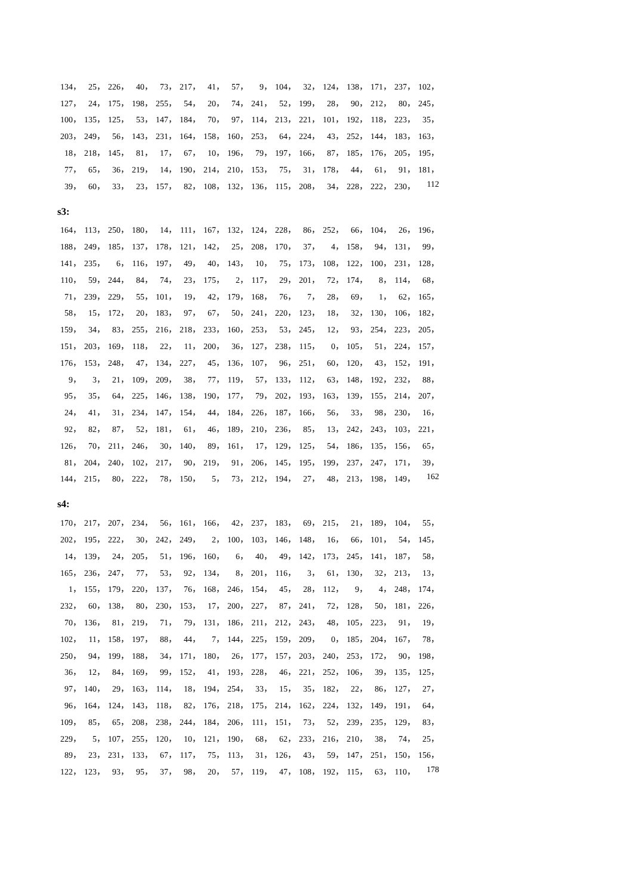| 134， | 25， | 226， | 40， | 73， | 217， | 41， | 57， | 9， | 104， | 32， | 124， | 138， | 171， | 237， | 102， |
| 127， | 24， | 175， | 198， | 255， | 54， | 20， | 74， | 241， | 52， | 199， | 28， | 90， | 212， | 80， | 245， |
| 100， | 135， | 125， | 53， | 147， | 184， | 70， | 97， | 114， | 213， | 221， | 101， | 192， | 118， | 223， | 35， |
| 203， | 249， | 56， | 143， | 231， | 164， | 158， | 160， | 253， | 64， | 224， | 43， | 252， | 144， | 183， | 163， |
| 18， | 218， | 145， | 81， | 17， | 67， | 10， | 196， | 79， | 197， | 166， | 87， | 185， | 176， | 205， | 195， |
| 77， | 65， | 36， | 219， | 14， | 190， | 214， | 210， | 153， | 75， | 31， | 178， | 44， | 61， | 91， | 181， |
| 39， | 60， | 33， | 23， | 157， | 82， | 108， | 132， | 136， | 115， | 208， | 34， | 228， | 222， | 230， | 112 |
s3:
| 164， | 113， | 250， | 180， | 14， | 111， | 167， | 132， | 124， | 228， | 86， | 252， | 66， | 104， | 26， | 196， |
| 188， | 249， | 185， | 137， | 178， | 121， | 142， | 25， | 208， | 170， | 37， | 4， | 158， | 94， | 131， | 99， |
| 141， | 235， | 6， | 116， | 197， | 49， | 40， | 143， | 10， | 75， | 173， | 108， | 122， | 100， | 231， | 128， |
| 110， | 59， | 244， | 84， | 74， | 23， | 175， | 2， | 117， | 29， | 201， | 72， | 174， | 8， | 114， | 68， |
| 71， | 239， | 229， | 55， | 101， | 19， | 42， | 179， | 168， | 76， | 7， | 28， | 69， | 1， | 62， | 165， |
| 58， | 15， | 172， | 20， | 183， | 97， | 67， | 50， | 241， | 220， | 123， | 18， | 32， | 130， | 106， | 182， |
| 159， | 34， | 83， | 255， | 216， | 218， | 233， | 160， | 253， | 53， | 245， | 12， | 93， | 254， | 223， | 205， |
| 151， | 203， | 169， | 118， | 22， | 11， | 200， | 36， | 127， | 238， | 115， | 0， | 105， | 51， | 224， | 157， |
| 176， | 153， | 248， | 47， | 134， | 227， | 45， | 136， | 107， | 96， | 251， | 60， | 120， | 43， | 152， | 191， |
| 9， | 3， | 21， | 109， | 209， | 38， | 77， | 119， | 57， | 133， | 112， | 63， | 148， | 192， | 232， | 88， |
| 95， | 35， | 64， | 225， | 146， | 138， | 190， | 177， | 79， | 202， | 193， | 163， | 139， | 155， | 214， | 207， |
| 24， | 41， | 31， | 234， | 147， | 154， | 44， | 184， | 226， | 187， | 166， | 56， | 33， | 98， | 230， | 16， |
| 92， | 82， | 87， | 52， | 181， | 61， | 46， | 189， | 210， | 236， | 85， | 13， | 242， | 243， | 103， | 221， |
| 126， | 70， | 211， | 246， | 30， | 140， | 89， | 161， | 17， | 129， | 125， | 54， | 186， | 135， | 156， | 65， |
| 81， | 204， | 240， | 102， | 217， | 90， | 219， | 91， | 206， | 145， | 195， | 199， | 237， | 247， | 171， | 39， |
| 144， | 215， | 80， | 222， | 78， | 150， | 5， | 73， | 212， | 194， | 27， | 48， | 213， | 198， | 149， | 162 |
s4:
| 170， | 217， | 207， | 234， | 56， | 161， | 166， | 42， | 237， | 183， | 69， | 215， | 21， | 189， | 104， | 55， |
| 202， | 195， | 222， | 30， | 242， | 249， | 2， | 100， | 103， | 146， | 148， | 16， | 66， | 101， | 54， | 145， |
| 14， | 139， | 24， | 205， | 51， | 196， | 160， | 6， | 40， | 49， | 142， | 173， | 245， | 141， | 187， | 58， |
| 165， | 236， | 247， | 77， | 53， | 92， | 134， | 8， | 201， | 116， | 3， | 61， | 130， | 32， | 213， | 13， |
| 1， | 155， | 179， | 220， | 137， | 76， | 168， | 246， | 154， | 45， | 28， | 112， | 9， | 4， | 248， | 174， |
| 232， | 60， | 138， | 80， | 230， | 153， | 17， | 200， | 227， | 87， | 241， | 72， | 128， | 50， | 181， | 226， |
| 70， | 136， | 81， | 219， | 71， | 79， | 131， | 186， | 211， | 212， | 243， | 48， | 105， | 223， | 91， | 19， |
| 102， | 11， | 158， | 197， | 88， | 44， | 7， | 144， | 225， | 159， | 209， | 0， | 185， | 204， | 167， | 78， |
| 250， | 94， | 199， | 188， | 34， | 171， | 180， | 26， | 177， | 157， | 203， | 240， | 253， | 172， | 90， | 198， |
| 36， | 12， | 84， | 169， | 99， | 152， | 41， | 193， | 228， | 46， | 221， | 252， | 106， | 39， | 135， | 125， |
| 97， | 140， | 29， | 163， | 114， | 18， | 194， | 254， | 33， | 15， | 35， | 182， | 22， | 86， | 127， | 27， |
| 96， | 164， | 124， | 143， | 118， | 82， | 176， | 218， | 175， | 214， | 162， | 224， | 132， | 149， | 191， | 64， |
| 109， | 85， | 65， | 208， | 238， | 244， | 184， | 206， | 111， | 151， | 73， | 52， | 239， | 235， | 129， | 83， |
| 229， | 5， | 107， | 255， | 120， | 10， | 121， | 190， | 68， | 62， | 233， | 216， | 210， | 38， | 74， | 25， |
| 89， | 23， | 231， | 133， | 67， | 117， | 75， | 113， | 31， | 126， | 43， | 59， | 147， | 251， | 150， | 156， |
| 122， | 123， | 93， | 95， | 37， | 98， | 20， | 57， | 119， | 47， | 108， | 192， | 115， | 63， | 110， | 178 |